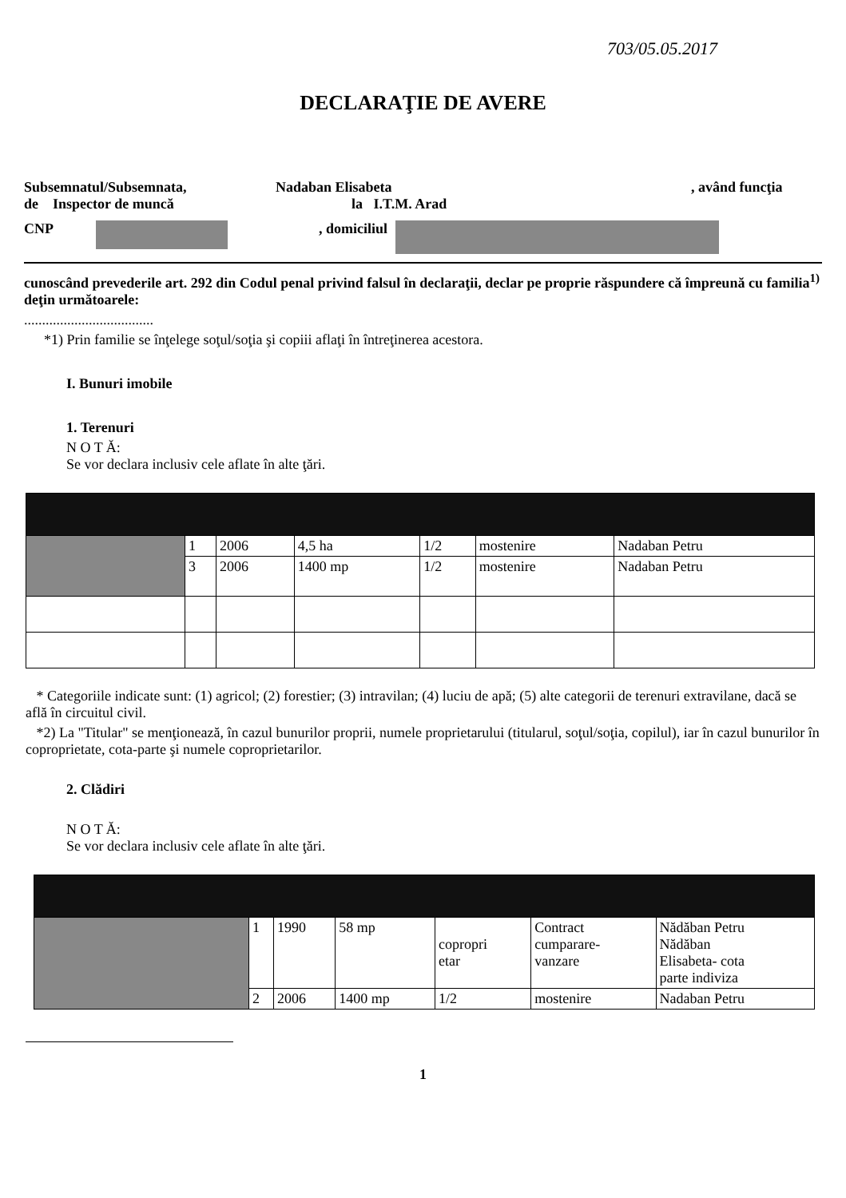703/05.05.2017
DECLARAŢIE DE AVERE
Subsemnatul/Subsemnata, Nadaban Elisabeta , având funcţia
de Inspector de muncă la I.T.M. Arad
CNP , domiciliul
cunoscând prevederile art. 292 din Codul penal privind falsul în declaraţii, declar pe proprie răspundere că împreună cu familia<sup>1)</sup> deţin următoarele:
....................................
*1) Prin familie se înţelege soţul/soţia şi copiii aflaţi în întreţinerea acestora.
I. Bunuri imobile
1. Terenuri
N O T Ă:
Se vor declara inclusiv cele aflate în alte ţări.
| | 1 | 2006 | 4,5 ha | 1/2 | mostenire | Nadaban Petru |
| | 3 | 2006 | 1400 mp | 1/2 | mostenire | Nadaban Petru |
* Categoriile indicate sunt: (1) agricol; (2) forestier; (3) intravilan; (4) luciu de apă; (5) alte categorii de terenuri extravilane, dacă se află în circuitul civil.
*2) La "Titular" se menţionează, în cazul bunurilor proprii, numele proprietarului (titularul, soţul/soţia, copilul), iar în cazul bunurilor în coproprietate, cota-parte şi numele coproprietarilor.
2. Clădiri
N O T Ă:
Se vor declara inclusiv cele aflate în alte ţări.
| | 1 | 1990 | 58 mp | copropri etar | Contract cumparare- vanzare | Nădăban Petru Nădăban Elisabeta- cota parte indiviza |
| | 2 | 2006 | 1400 mp | 1/2 | mostenire | Nadaban Petru |
1